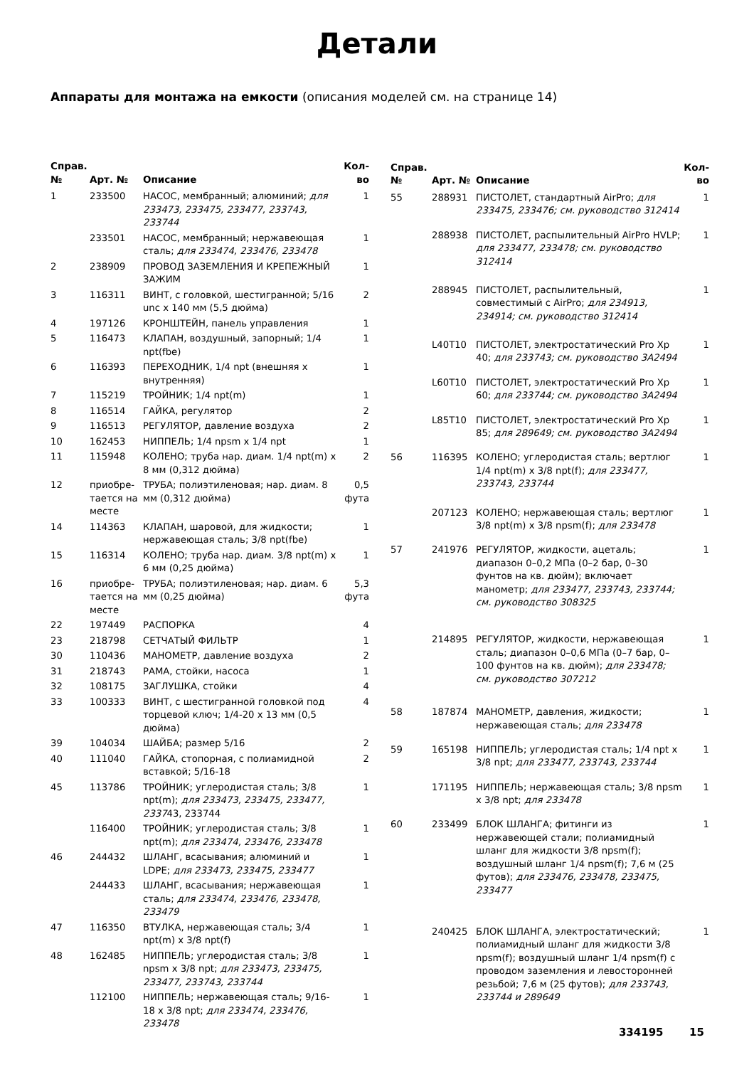Детали
Аппараты для монтажа на емкости (описания моделей см. на странице 14)
| Справ. № | Арт. № | Описание | Кол-во |
| --- | --- | --- | --- |
| 1 | 233500 | НАСОС, мембранный; алюминий; для 233473, 233475, 233477, 233743, 233744 | 1 |
| | 233501 | НАСОС, мембранный; нержавеющая сталь; для 233474, 233476, 233478 | 1 |
| 2 | 238909 | ПРОВОД ЗАЗЕМЛЕНИЯ И КРЕПЕЖНЫЙ ЗАЖИМ | 1 |
| 3 | 116311 | ВИНТ, с головкой, шестигранной; 5/16 unc x 140 мм (5,5 дюйма) | 2 |
| 4 | 197126 | КРОНШТЕЙН, панель управления | 1 |
| 5 | 116473 | КЛАПАН, воздушный, запорный; 1/4 npt(fbe) | 1 |
| 6 | 116393 | ПЕРЕХОДНИК, 1/4 npt (внешняя x внутренняя) | 1 |
| 7 | 115219 | ТРОЙНИК; 1/4 npt(m) | 1 |
| 8 | 116514 | ГАЙКА, регулятор | 2 |
| 9 | 116513 | РЕГУЛЯТОР, давление воздуха | 2 |
| 10 | 162453 | НИППЕЛЬ; 1/4 npsm x 1/4 npt | 1 |
| 11 | 115948 | КОЛЕНО; труба нар. диам. 1/4 npt(m) x 8 мм (0,312 дюйма) | 2 |
| 12 | приобре-тается на месте | ТРУБА; полиэтиленовая; нар. диам. 8 мм (0,312 дюйма) | 0,5 фута |
| 14 | 114363 | КЛАПАН, шаровой, для жидкости; нержавеющая сталь; 3/8 npt(fbe) | 1 |
| 15 | 116314 | КОЛЕНО; труба нар. диам. 3/8 npt(m) x 6 мм (0,25 дюйма) | 1 |
| 16 | приобре-тается на месте | ТРУБА; полиэтиленовая; нар. диам. 6 мм (0,25 дюйма) | 5,3 фута |
| 22 | 197449 | РАСПОРКА | 4 |
| 23 | 218798 | СЕТЧАТЫЙ ФИЛЬТР | 1 |
| 30 | 110436 | МАНОМЕТР, давление воздуха | 2 |
| 31 | 218743 | РАМА, стойки, насоса | 1 |
| 32 | 108175 | ЗАГЛУШКА, стойки | 4 |
| 33 | 100333 | ВИНТ, с шестигранной головкой под торцевой ключ; 1/4-20 x 13 мм (0,5 дюйма) | 4 |
| 39 | 104034 | ШАЙБА; размер 5/16 | 2 |
| 40 | 111040 | ГАЙКА, стопорная, с полиамидной вставкой; 5/16-18 | 2 |
| 45 | 113786 | ТРОЙНИК; углеродистая сталь; 3/8 npt(m); для 233473, 233475, 233477, 2337 43, 233744 | 1 |
| | 116400 | ТРОЙНИК; углеродистая сталь; 3/8 npt(m); для 233474, 233476, 233478 | 1 |
| 46 | 244432 | ШЛАНГ, всасывания; алюминий и LDPE; для 233473, 233475, 233477 | 1 |
| | 244433 | ШЛАНГ, всасывания; нержавеющая сталь; для 233474, 233476, 233478, 233479 | 1 |
| 47 | 116350 | ВТУЛКА, нержавеющая сталь; 3/4 npt(m) x 3/8 npt(f) | 1 |
| 48 | 162485 | НИППЕЛЬ; углеродистая сталь; 3/8 npsm x 3/8 npt; для 233473, 233475, 233477, 233743, 233744 | 1 |
| | 112100 | НИППЕЛЬ; нержавеющая сталь; 9/16-18 x 3/8 npt; для 233474, 233476, 233478 | 1 |
| Справ. № | Арт. № | Описание | Кол-во |
| --- | --- | --- | --- |
| 55 | 288931 | ПИСТОЛЕТ, стандартный AirPro; для 233475, 233476; см. руководство 312414 | 1 |
| | 288938 | ПИСТОЛЕТ, распылительный AirPro HVLP; для 233477, 233478; см. руководство 312414 | 1 |
| | 288945 | ПИСТОЛЕТ, распылительный, совместимый с AirPro; для 234913, 234914; см. руководство 312414 | 1 |
| | L40T10 | ПИСТОЛЕТ, электростатический Pro Xp 40; для 233743; см. руководство 3A2494 | 1 |
| | L60T10 | ПИСТОЛЕТ, электростатический Pro Xp 60; для 233744; см. руководство 3A2494 | 1 |
| | L85T10 | ПИСТОЛЕТ, электростатический Pro Xp 85; для 289649; см. руководство 3A2494 | 1 |
| 56 | 116395 | КОЛЕНО; углеродистая сталь; вертлюг 1/4 npt(m) x 3/8 npt(f); для 233477, 233743, 233744 | 1 |
| | 207123 | КОЛЕНО; нержавеющая сталь; вертлюг 3/8 npt(m) x 3/8 npsm(f); для 233478 | 1 |
| 57 | 241976 | РЕГУЛЯТОР, жидкости, ацеталь; диапазон 0–0,2 МПа (0–2 бар, 0–30 фунтов на кв. дюйм); включает манометр; для 233477, 233743, 233744; см. руководство 308325 | 1 |
| | 214895 | РЕГУЛЯТОР, жидкости, нержавеющая сталь; диапазон 0–0,6 МПа (0–7 бар, 0–100 фунтов на кв. дюйм); для 233478; см. руководство 307212 | 1 |
| 58 | 187874 | МАНОМЕТР, давления, жидкости; нержавеющая сталь; для 233478 | 1 |
| 59 | 165198 | НИППЕЛЬ; углеродистая сталь; 1/4 npt x 3/8 npt; для 233477, 233743, 233744 | 1 |
| | 171195 | НИППЕЛЬ; нержавеющая сталь; 3/8 npsm x 3/8 npt; для 233478 | 1 |
| 60 | 233499 | БЛОК ШЛАНГА; фитинги из нержавеющей стали; полиамидный шланг для жидкости 3/8 npsm(f); воздушный шланг 1/4 npsm(f); 7,6 м (25 футов); для 233476, 233478, 233475, 233477 | 1 |
| | 240425 | БЛОК ШЛАНГА, электростатический; полиамидный шланг для жидкости 3/8 npsm(f); воздушный шланг 1/4 npsm(f) с проводом заземления и левосторонней резьбой; 7,6 м (25 футов); для 233743, 233744 и 289649 | 1 |
334195 15